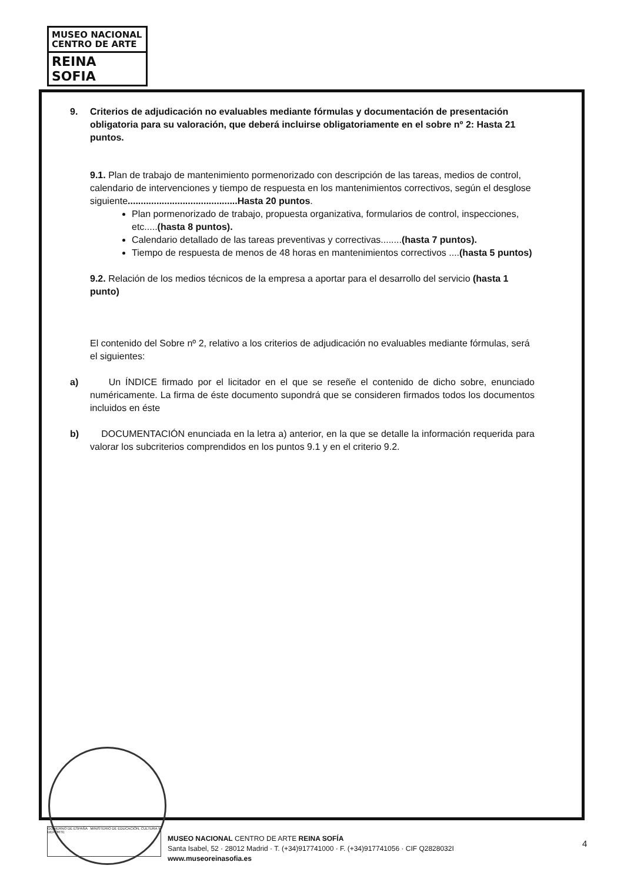MUSEO NACIONAL
CENTRO DE ARTE
REINA SOFIA
9. Criterios de adjudicación no evaluables mediante fórmulas y documentación de presentación obligatoria para su valoración, que deberá incluirse obligatoriamente en el sobre nº 2: Hasta 21 puntos.
9.1. Plan de trabajo de mantenimiento pormenorizado con descripción de las tareas, medios de control, calendario de intervenciones y tiempo de respuesta en los mantenimientos correctivos, según el desglose siguiente..........................................Hasta 20 puntos.
Plan pormenorizado de trabajo, propuesta organizativa, formularios de control, inspecciones, etc.....(hasta 8 puntos).
Calendario detallado de las tareas preventivas y correctivas........(hasta 7 puntos).
Tiempo de respuesta de menos de 48 horas en mantenimientos correctivos ....(hasta 5 puntos)
9.2. Relación de los medios técnicos de la empresa a aportar para el desarrollo del servicio (hasta 1 punto)
El contenido del Sobre nº 2, relativo a los criterios de adjudicación no evaluables mediante fórmulas, será el siguientes:
a) Un ÍNDICE firmado por el licitador en el que se reseñe el contenido de dicho sobre, enunciado numéricamente. La firma de éste documento supondrá que se consideren firmados todos los documentos incluidos en éste
b) DOCUMENTACIÓN enunciada en la letra a) anterior, en la que se detalle la información requerida para valorar los subcriterios comprendidos en los puntos 9.1 y en el criterio 9.2.
GOBIERNO DE ESPAÑA MINISTERIO DE EDUCACIÓN, CULTURA Y DEPORTE
MUSEO NACIONAL CENTRO DE ARTE REINA SOFÍA
Santa Isabel, 52 · 28012 Madrid · T. (+34)917741000 · F. (+34)917741056 · CIF Q2828032I
www.museoreinasofia.es
4